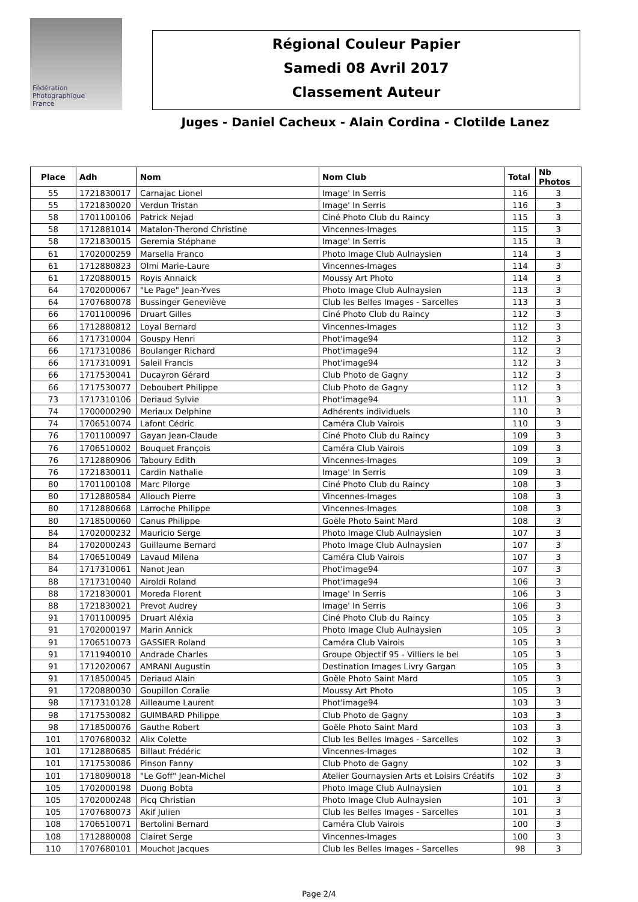Fédération
Photographique
France
Régional Couleur Papier
Samedi 08 Avril 2017
Classement Auteur
Juges - Daniel Cacheux - Alain Cordina - Clotilde Lanez
| Place | Adh | Nom | Nom Club | Total | Nb Photos |
| --- | --- | --- | --- | --- | --- |
| 55 | 1721830017 | Carnajac Lionel | Image' In Serris | 116 | 3 |
| 55 | 1721830020 | Verdun Tristan | Image' In Serris | 116 | 3 |
| 58 | 1701100106 | Patrick Nejad | Ciné Photo Club du Raincy | 115 | 3 |
| 58 | 1712881014 | Matalon-Therond Christine | Vincennes-Images | 115 | 3 |
| 58 | 1721830015 | Geremia Stéphane | Image' In Serris | 115 | 3 |
| 61 | 1702000259 | Marsella Franco | Photo Image Club Aulnaysien | 114 | 3 |
| 61 | 1712880823 | Olmi Marie-Laure | Vincennes-Images | 114 | 3 |
| 61 | 1720880015 | Royis Annaick | Moussy Art Photo | 114 | 3 |
| 64 | 1702000067 | "Le Page" Jean-Yves | Photo Image Club Aulnaysien | 113 | 3 |
| 64 | 1707680078 | Bussinger Geneviève | Club les Belles Images - Sarcelles | 113 | 3 |
| 66 | 1701100096 | Druart Gilles | Ciné Photo Club du Raincy | 112 | 3 |
| 66 | 1712880812 | Loyal Bernard | Vincennes-Images | 112 | 3 |
| 66 | 1717310004 | Gouspy Henri | Phot'image94 | 112 | 3 |
| 66 | 1717310086 | Boulanger Richard | Phot'image94 | 112 | 3 |
| 66 | 1717310091 | Saleil Francis | Phot'image94 | 112 | 3 |
| 66 | 1717530041 | Ducayron Gérard | Club Photo de Gagny | 112 | 3 |
| 66 | 1717530077 | Deboubert Philippe | Club Photo de Gagny | 112 | 3 |
| 73 | 1717310106 | Deriaud Sylvie | Phot'image94 | 111 | 3 |
| 74 | 1700000290 | Meriaux Delphine | Adhérents individuels | 110 | 3 |
| 74 | 1706510074 | Lafont Cédric | Caméra Club Vairois | 110 | 3 |
| 76 | 1701100097 | Gayan Jean-Claude | Ciné Photo Club du Raincy | 109 | 3 |
| 76 | 1706510002 | Bouquet François | Caméra Club Vairois | 109 | 3 |
| 76 | 1712880906 | Taboury Edith | Vincennes-Images | 109 | 3 |
| 76 | 1721830011 | Cardin Nathalie | Image' In Serris | 109 | 3 |
| 80 | 1701100108 | Marc Pilorge | Ciné Photo Club du Raincy | 108 | 3 |
| 80 | 1712880584 | Allouch Pierre | Vincennes-Images | 108 | 3 |
| 80 | 1712880668 | Larroche Philippe | Vincennes-Images | 108 | 3 |
| 80 | 1718500060 | Canus Philippe | Goële Photo Saint Mard | 108 | 3 |
| 84 | 1702000232 | Mauricio Serge | Photo Image Club Aulnaysien | 107 | 3 |
| 84 | 1702000243 | Guillaume Bernard | Photo Image Club Aulnaysien | 107 | 3 |
| 84 | 1706510049 | Lavaud Milena | Caméra Club Vairois | 107 | 3 |
| 84 | 1717310061 | Nanot Jean | Phot'image94 | 107 | 3 |
| 88 | 1717310040 | Airoldi Roland | Phot'image94 | 106 | 3 |
| 88 | 1721830001 | Moreda Florent | Image' In Serris | 106 | 3 |
| 88 | 1721830021 | Prevot Audrey | Image' In Serris | 106 | 3 |
| 91 | 1701100095 | Druart Aléxia | Ciné Photo Club du Raincy | 105 | 3 |
| 91 | 1702000197 | Marin Annick | Photo Image Club Aulnaysien | 105 | 3 |
| 91 | 1706510073 | GASSIER Roland | Caméra Club Vairois | 105 | 3 |
| 91 | 1711940010 | Andrade Charles | Groupe Objectif 95 - Villiers le bel | 105 | 3 |
| 91 | 1712020067 | AMRANI Augustin | Destination Images Livry Gargan | 105 | 3 |
| 91 | 1718500045 | Deriaud Alain | Goële Photo Saint Mard | 105 | 3 |
| 91 | 1720880030 | Goupillon Coralie | Moussy Art Photo | 105 | 3 |
| 98 | 1717310128 | Ailleaume Laurent | Phot'image94 | 103 | 3 |
| 98 | 1717530082 | GUIMBARD Philippe | Club Photo de Gagny | 103 | 3 |
| 98 | 1718500076 | Gauthe Robert | Goële Photo Saint Mard | 103 | 3 |
| 101 | 1707680032 | Alix Colette | Club les Belles Images - Sarcelles | 102 | 3 |
| 101 | 1712880685 | Billaut Frédéric | Vincennes-Images | 102 | 3 |
| 101 | 1717530086 | Pinson Fanny | Club Photo de Gagny | 102 | 3 |
| 101 | 1718090018 | "Le Goff" Jean-Michel | Atelier Gournaysien Arts et Loisirs Créatifs | 102 | 3 |
| 105 | 1702000198 | Duong Bobta | Photo Image Club Aulnaysien | 101 | 3 |
| 105 | 1702000248 | Picq Christian | Photo Image Club Aulnaysien | 101 | 3 |
| 105 | 1707680073 | Akif Julien | Club les Belles Images - Sarcelles | 101 | 3 |
| 108 | 1706510071 | Bertolini Bernard | Caméra Club Vairois | 100 | 3 |
| 108 | 1712880008 | Clairet Serge | Vincennes-Images | 100 | 3 |
| 110 | 1707680101 | Mouchot Jacques | Club les Belles Images - Sarcelles | 98 | 3 |
Page 2/4